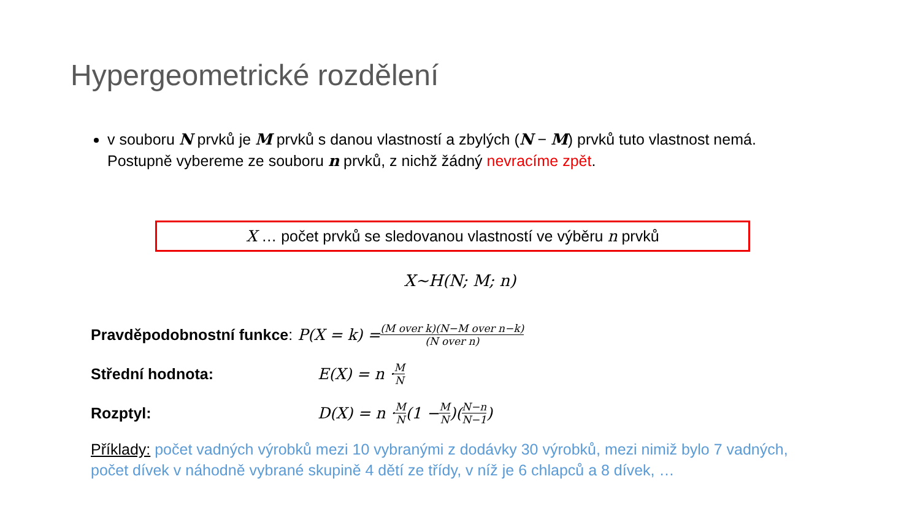Hypergeometrické rozdělení
v souboru N prvků je M prvků s danou vlastností a zbylých (N − M) prvků tuto vlastnost nemá. Postupně vybereme ze souboru n prvků, z nichž žádný nevracíme zpět.
X … počet prvků se sledovanou vlastností ve výběru n prvků
X~H(N; M; n)
Pravděpodobnostní funkce: P(X = k) = (M over k)(N−M over n−k) (N over n)
Střední hodnota: E(X) = n · M N
Rozptyl: D(X) = n · M N (1 − M N)(N−n N−1)
Příklady: počet vadných výrobků mezi 10 vybranými z dodávky 30 výrobků, mezi nimiž bylo 7 vadných, počet dívek v náhodně vybrané skupině 4 dětí ze třídy, v níž je 6 chlapců a 8 dívek, …